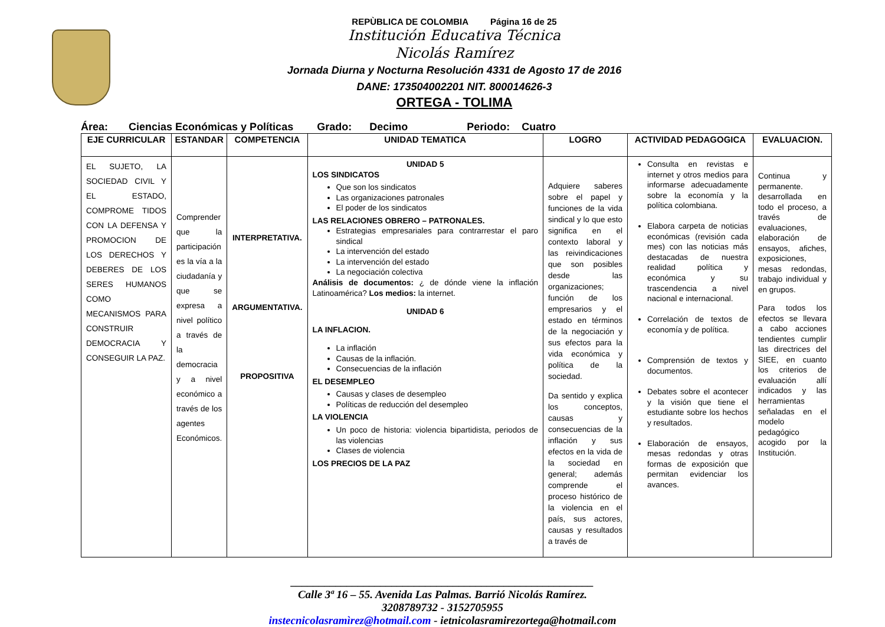REPÙBLICA DE COLOMBIA Página 16 de 25
Institución Educativa Técnica
Nicolás Ramírez
Jornada Diurna y Nocturna Resolución 4331 de Agosto 17 de 2016
DANE: 173504002201 NIT. 800014626-3
ORTEGA - TOLIMA
Área: Ciencias Económicas y Políticas Grado: Decimo Periodo: Cuatro
| EJE CURRICULAR | ESTANDAR | COMPETENCIA | UNIDAD TEMATICA | LOGRO | ACTIVIDAD PEDAGOGICA | EVALUACION. |
| --- | --- | --- | --- | --- | --- | --- |
| EL SUJETO, LA SOCIEDAD CIVIL Y EL ESTADO, COMPROME TIDOS CON LA DEFENSA Y PROMOCION DE LOS DERECHOS Y DEBERES DE LOS SERES HUMANOS COMO MECANISMOS PARA CONSTRUIR DEMOCRACIA Y CONSEGUIR LA PAZ. | Comprender que la participación es la vía a la ciudadanía y que se expresa a nivel político a través de la democracia y a nivel económico a través de los agentes Económicos. | INTERPRETATIVA. ARGUMENTATIVA. PROPOSITIVA | UNIDAD 5 LOS SINDICATOS Que son los sindicatos Las organizaciones patronales El poder de los sindicatos LAS RELACIONES OBRERO – PATRONALES. Estrategias empresariales para contrarrestar el paro sindical La intervención del estado La intervención del estado La negociación colectiva Análisis de documentos: ¿ de dónde viene la inflación Latinoamérica? Los medios: la internet. UNIDAD 6 LA INFLACION. La inflación Causas de la inflación. Consecuencias de la inflación EL DESEMPLEO Causas y clases de desempleo Políticas de reducción del desempleo LA VIOLENCIA Un poco de historia: violencia bipartidista, periodos de las violencias Clases de violencia LOS PRECIOS DE LA PAZ | Adquiere saberes sobre el papel y funciones de la vida sindical y lo que esto significa en el contexto laboral y las reivindicaciones que son posibles desde las organizaciones; función de los empresarios y el estado en términos de la negociación y sus efectos para la vida económica y política de la sociedad. Da sentido y explica los conceptos, causas y consecuencias de la inflación y sus efectos en la vida de la sociedad en general; además comprende el proceso histórico de la violencia en el país, sus actores, causas y resultados a través de | Consulta en revistas e internet y otros medios para informarse adecuadamente sobre la economía y la política colombiana. Elabora carpeta de noticias económicas (revisión cada mes) con las noticias más destacadas de nuestra realidad política y económica y su trascendencia a nivel nacional e internacional. Correlación de textos de economía y de política. Comprensión de textos y documentos. Debates sobre el acontecer y la visión que tiene el estudiante sobre los hechos y resultados. Elaboración de ensayos, mesas redondas y otras formas de exposición que permitan evidenciar los avances. | Continua y permanente. desarrollada en todo el proceso, a través de evaluaciones, elaboración de ensayos, afiches, exposiciones, mesas redondas, trabajo individual y en grupos. Para todos los efectos se llevara a cabo acciones tendientes cumplir las directrices del SIEE, en cuanto los criterios de evaluación allí indicados y las herramientas señaladas en el modelo pedagógico acogido por la Institución. |
______________________________________________________
Calle 3ª 16 – 55. Avenida Las Palmas. Barrió Nicolás Ramírez.
3208789732 - 3152705955
instecnicolasramìrez@hotmail.com - ietnicolasramirezortega@hotmail.com